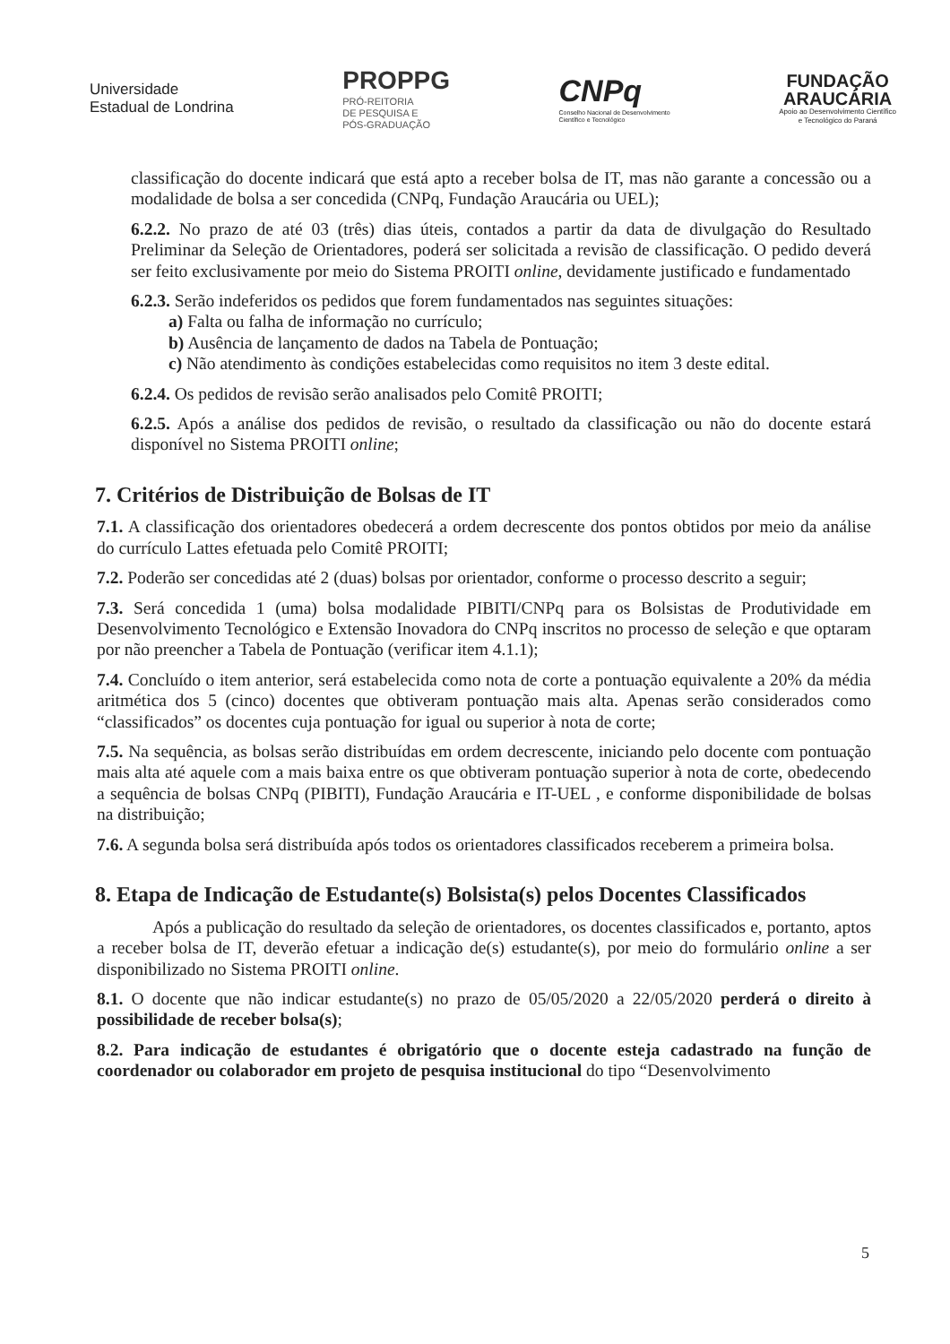Universidade
Estadual de Londrina
PROPPG
PRÓ-REITORIA
DE PESQUISA E
PÓS-GRADUAÇÃO
CNPq
Conselho Nacional de Desenvolvimento
Científico e Tecnológico
FUNDAÇÃO
ARAUCÁRIA
Apoio ao Desenvolvimento Científico
e Tecnológico do Paraná
classificação do docente indicará que está apto a receber bolsa de IT, mas não garante a concessão ou a modalidade de bolsa a ser concedida (CNPq, Fundação Araucária ou UEL);
6.2.2. No prazo de até 03 (três) dias úteis, contados a partir da data de divulgação do Resultado Preliminar da Seleção de Orientadores, poderá ser solicitada a revisão de classificação. O pedido deverá ser feito exclusivamente por meio do Sistema PROITI online, devidamente justificado e fundamentado
6.2.3. Serão indeferidos os pedidos que forem fundamentados nas seguintes situações:
a) Falta ou falha de informação no currículo;
b) Ausência de lançamento de dados na Tabela de Pontuação;
c) Não atendimento às condições estabelecidas como requisitos no item 3 deste edital.
6.2.4. Os pedidos de revisão serão analisados pelo Comitê PROITI;
6.2.5. Após a análise dos pedidos de revisão, o resultado da classificação ou não do docente estará disponível no Sistema PROITI online;
7. Critérios de Distribuição de Bolsas de IT
7.1. A classificação dos orientadores obedecerá a ordem decrescente dos pontos obtidos por meio da análise do currículo Lattes efetuada pelo Comitê PROITI;
7.2. Poderão ser concedidas até 2 (duas) bolsas por orientador, conforme o processo descrito a seguir;
7.3. Será concedida 1 (uma) bolsa modalidade PIBITI/CNPq para os Bolsistas de Produtividade em Desenvolvimento Tecnológico e Extensão Inovadora do CNPq inscritos no processo de seleção e que optaram por não preencher a Tabela de Pontuação (verificar item 4.1.1);
7.4. Concluído o item anterior, será estabelecida como nota de corte a pontuação equivalente a 20% da média aritmética dos 5 (cinco) docentes que obtiveram pontuação mais alta. Apenas serão considerados como “classificados” os docentes cuja pontuação for igual ou superior à nota de corte;
7.5. Na sequência, as bolsas serão distribuídas em ordem decrescente, iniciando pelo docente com pontuação mais alta até aquele com a mais baixa entre os que obtiveram pontuação superior à nota de corte, obedecendo a sequência de bolsas CNPq (PIBITI), Fundação Araucária e IT-UEL , e conforme disponibilidade de bolsas na distribuição;
7.6. A segunda bolsa será distribuída após todos os orientadores classificados receberem a primeira bolsa.
8. Etapa de Indicação de Estudante(s) Bolsista(s) pelos Docentes Classificados
Após a publicação do resultado da seleção de orientadores, os docentes classificados e, portanto, aptos a receber bolsa de IT, deverão efetuar a indicação de(s) estudante(s), por meio do formulário online a ser disponibilizado no Sistema PROITI online.
8.1. O docente que não indicar estudante(s) no prazo de 05/05/2020 a 22/05/2020 perderá o direito à possibilidade de receber bolsa(s);
8.2. Para indicação de estudantes é obrigatório que o docente esteja cadastrado na função de coordenador ou colaborador em projeto de pesquisa institucional do tipo “Desenvolvimento
5